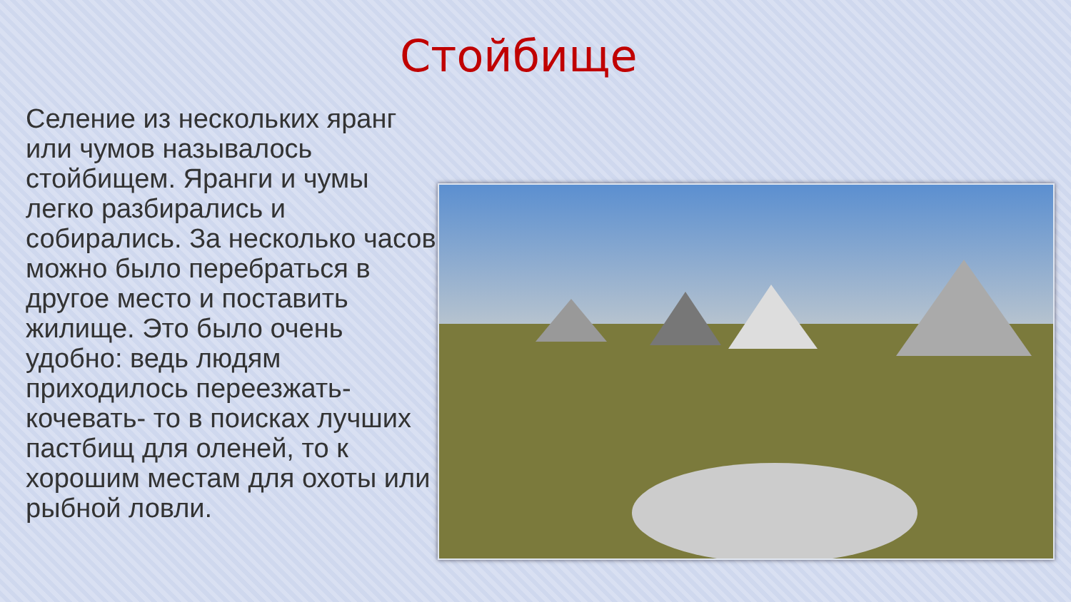Стойбище
Селение из нескольких яранг или чумов называлось стойбищем. Яранги и чумы легко разбирались и собирались. За несколько часов можно было перебраться в другое место и поставить жилище. Это было очень удобно: ведь людям приходилось переезжать- кочевать- то в поисках лучших пастбищ для оленей, то к хорошим местам для охоты или рыбной ловли.